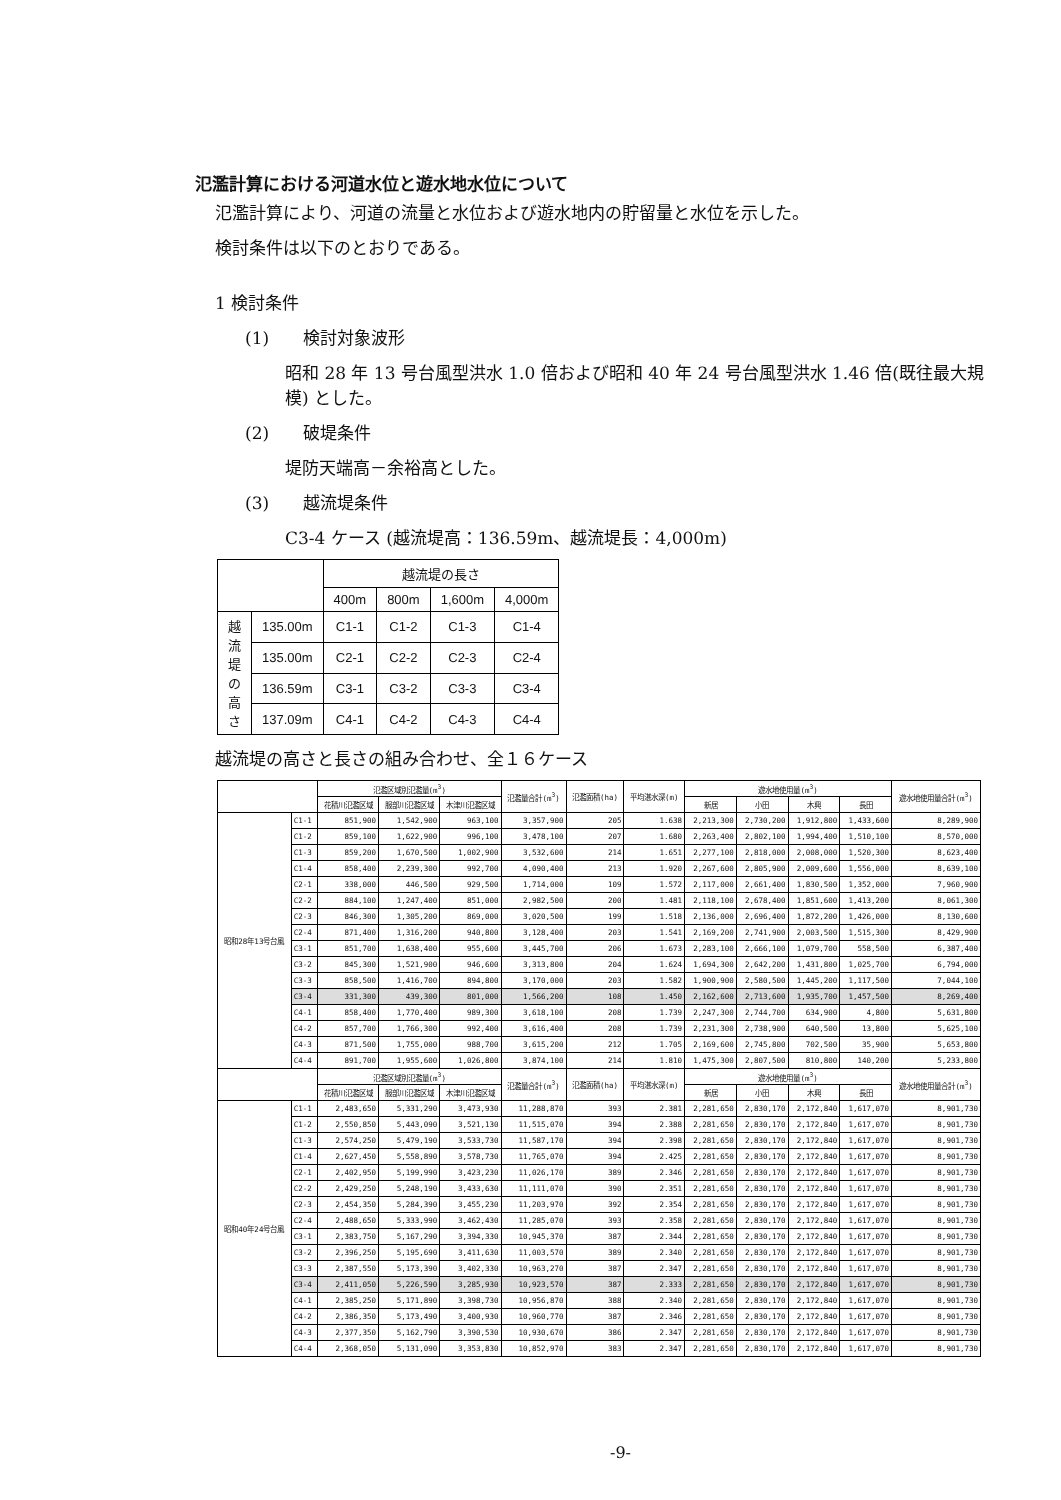氾濫計算における河道水位と遊水地水位について
氾濫計算により、河道の流量と水位および遊水地内の貯留量と水位を示した。
検討条件は以下のとおりである。
1 検討条件
(1)　　検討対象波形
昭和 28 年 13 号台風型洪水 1.0 倍および昭和 40 年 24 号台風型洪水 1.46 倍(既往最大規模) とした。
(2)　　破堤条件
堤防天端高－余裕高とした。
(3)　　越流堤条件
C3-4 ケース (越流堤高：136.59m、越流堤長：4,000m)
| | | 越流堤の長さ | | | |
| --- | --- | --- | --- | --- | --- |
| | | 400m | 800m | 1,600m | 4,000m |
| 越 流 堤 の 高 さ | 135.00m | C1-1 | C1-2 | C1-3 | C1-4 |
| | 135.00m | C2-1 | C2-2 | C2-3 | C2-4 |
| | 136.59m | C3-1 | C3-2 | C3-3 | C3-4 |
| | 137.09m | C4-1 | C4-2 | C4-3 | C4-4 |
越流堤の高さと長さの組み合わせ、全１６ケース
| | | 氾濫区域別氾濫量(m<sup>3</sup>) | | | 氾濫量合計(m<sup>3</sup>) | 氾濫面積(ha) | 平均湛水深(m) | 遊水地使用量(m<sup>3</sup>) | | | | 遊水地使用量合計(m<sup>3</sup>) |
| --- | --- | --- | --- | --- | --- | --- | --- | --- | --- | --- | --- | --- |
| | | 花積川氾濫区域 | 服部川氾濫区域 | 木津川氾濫区域 | | | | 新居 | 小田 | 木興 | 長田 | |
| 昭和28年13号台風 | C1-1 | 851,900 | 1,542,900 | 963,100 | 3,357,900 | 205 | 1.638 | 2,213,300 | 2,730,200 | 1,912,800 | 1,433,600 | 8,289,900 |
| | C1-2 | 859,100 | 1,622,900 | 996,100 | 3,478,100 | 207 | 1.680 | 2,263,400 | 2,802,100 | 1,994,400 | 1,510,100 | 8,570,000 |
| | C1-3 | 859,200 | 1,670,500 | 1,002,900 | 3,532,600 | 214 | 1.651 | 2,277,100 | 2,818,000 | 2,008,000 | 1,520,300 | 8,623,400 |
| | C1-4 | 858,400 | 2,239,300 | 992,700 | 4,090,400 | 213 | 1.920 | 2,267,600 | 2,805,900 | 2,009,600 | 1,556,000 | 8,639,100 |
| | C2-1 | 338,000 | 446,500 | 929,500 | 1,714,000 | 109 | 1.572 | 2,117,000 | 2,661,400 | 1,830,500 | 1,352,000 | 7,960,900 |
| | C2-2 | 884,100 | 1,247,400 | 851,000 | 2,982,500 | 200 | 1.481 | 2,118,100 | 2,678,400 | 1,851,600 | 1,413,200 | 8,061,300 |
| | C2-3 | 846,300 | 1,305,200 | 869,000 | 3,020,500 | 199 | 1.518 | 2,136,000 | 2,696,400 | 1,872,200 | 1,426,000 | 8,130,600 |
| | C2-4 | 871,400 | 1,316,200 | 940,800 | 3,128,400 | 203 | 1.541 | 2,169,200 | 2,741,900 | 2,003,500 | 1,515,300 | 8,429,900 |
| | C3-1 | 851,700 | 1,638,400 | 955,600 | 3,445,700 | 206 | 1.673 | 2,283,100 | 2,666,100 | 1,079,700 | 558,500 | 6,387,400 |
| | C3-2 | 845,300 | 1,521,900 | 946,600 | 3,313,800 | 204 | 1.624 | 1,694,300 | 2,642,200 | 1,431,800 | 1,025,700 | 6,794,000 |
| | C3-3 | 858,500 | 1,416,700 | 894,800 | 3,170,000 | 203 | 1.582 | 1,900,900 | 2,580,500 | 1,445,200 | 1,117,500 | 7,044,100 |
| | C3-4 | 331,300 | 439,300 | 801,000 | 1,566,200 | 108 | 1.450 | 2,162,600 | 2,713,600 | 1,935,700 | 1,457,500 | 8,269,400 |
| | C4-1 | 858,400 | 1,770,400 | 989,300 | 3,618,100 | 208 | 1.739 | 2,247,300 | 2,744,700 | 634,900 | 4,800 | 5,631,800 |
| | C4-2 | 857,700 | 1,766,300 | 992,400 | 3,616,400 | 208 | 1.739 | 2,231,300 | 2,738,900 | 640,500 | 13,800 | 5,625,100 |
| | C4-3 | 871,500 | 1,755,000 | 988,700 | 3,615,200 | 212 | 1.705 | 2,169,600 | 2,745,800 | 702,500 | 35,900 | 5,653,800 |
| | C4-4 | 891,700 | 1,955,600 | 1,026,800 | 3,874,100 | 214 | 1.810 | 1,475,300 | 2,807,500 | 810,800 | 140,200 | 5,233,800 |
| | | 氾濫区域別氾濫量(m<sup>3</sup>) | | | 氾濫量合計(m<sup>3</sup>) | 氾濫面積(ha) | 平均湛水深(m) | 遊水地使用量(m<sup>3</sup>) | | | | 遊水地使用量合計(m<sup>3</sup>) |
| | | 花積川氾濫区域 | 服部川氾濫区域 | 木津川氾濫区域 | | | | 新居 | 小田 | 木興 | 長田 | |
| 昭和40年24号台風 | C1-1 | 2,483,650 | 5,331,290 | 3,473,930 | 11,288,870 | 393 | 2.381 | 2,281,650 | 2,830,170 | 2,172,840 | 1,617,070 | 8,901,730 |
| | C1-2 | 2,550,850 | 5,443,090 | 3,521,130 | 11,515,070 | 394 | 2.388 | 2,281,650 | 2,830,170 | 2,172,840 | 1,617,070 | 8,901,730 |
| | C1-3 | 2,574,250 | 5,479,190 | 3,533,730 | 11,587,170 | 394 | 2.398 | 2,281,650 | 2,830,170 | 2,172,840 | 1,617,070 | 8,901,730 |
| | C1-4 | 2,627,450 | 5,558,890 | 3,578,730 | 11,765,070 | 394 | 2.425 | 2,281,650 | 2,830,170 | 2,172,840 | 1,617,070 | 8,901,730 |
| | C2-1 | 2,402,950 | 5,199,990 | 3,423,230 | 11,026,170 | 389 | 2.346 | 2,281,650 | 2,830,170 | 2,172,840 | 1,617,070 | 8,901,730 |
| | C2-2 | 2,429,250 | 5,248,190 | 3,433,630 | 11,111,070 | 390 | 2.351 | 2,281,650 | 2,830,170 | 2,172,840 | 1,617,070 | 8,901,730 |
| | C2-3 | 2,454,350 | 5,284,390 | 3,455,230 | 11,203,970 | 392 | 2.354 | 2,281,650 | 2,830,170 | 2,172,840 | 1,617,070 | 8,901,730 |
| | C2-4 | 2,488,650 | 5,333,990 | 3,462,430 | 11,285,070 | 393 | 2.358 | 2,281,650 | 2,830,170 | 2,172,840 | 1,617,070 | 8,901,730 |
| | C3-1 | 2,383,750 | 5,167,290 | 3,394,330 | 10,945,370 | 387 | 2.344 | 2,281,650 | 2,830,170 | 2,172,840 | 1,617,070 | 8,901,730 |
| | C3-2 | 2,396,250 | 5,195,690 | 3,411,630 | 11,003,570 | 389 | 2.340 | 2,281,650 | 2,830,170 | 2,172,840 | 1,617,070 | 8,901,730 |
| | C3-3 | 2,387,550 | 5,173,390 | 3,402,330 | 10,963,270 | 387 | 2.347 | 2,281,650 | 2,830,170 | 2,172,840 | 1,617,070 | 8,901,730 |
| | C3-4 | 2,411,050 | 5,226,590 | 3,285,930 | 10,923,570 | 387 | 2.333 | 2,281,650 | 2,830,170 | 2,172,840 | 1,617,070 | 8,901,730 |
| | C4-1 | 2,385,250 | 5,171,890 | 3,398,730 | 10,956,870 | 388 | 2.340 | 2,281,650 | 2,830,170 | 2,172,840 | 1,617,070 | 8,901,730 |
| | C4-2 | 2,386,350 | 5,173,490 | 3,400,930 | 10,960,770 | 387 | 2.346 | 2,281,650 | 2,830,170 | 2,172,840 | 1,617,070 | 8,901,730 |
| | C4-3 | 2,377,350 | 5,162,790 | 3,390,530 | 10,930,670 | 386 | 2.347 | 2,281,650 | 2,830,170 | 2,172,840 | 1,617,070 | 8,901,730 |
| | C4-4 | 2,368,050 | 5,131,090 | 3,353,830 | 10,852,970 | 383 | 2.347 | 2,281,650 | 2,830,170 | 2,172,840 | 1,617,070 | 8,901,730 |
-9-